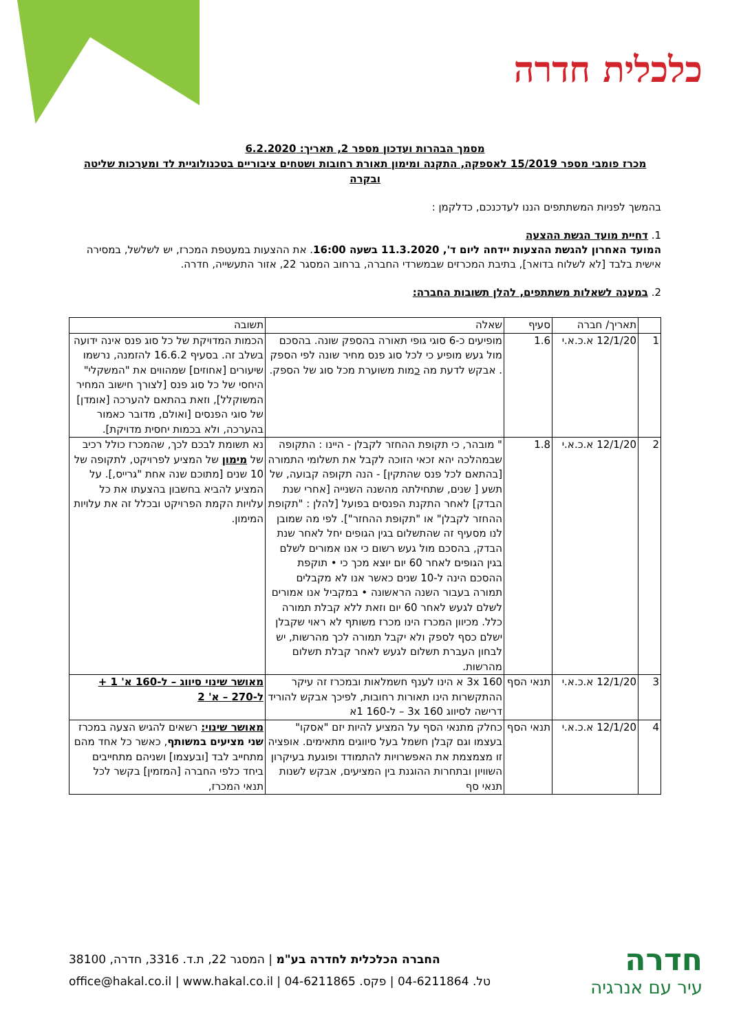כלכלית חדרה
מסמך הבהרות ועדכון מספר 2, תאריך: 6.2.2020
מכרז פומבי מספר 15/2019 לאספקה, התקנה ומימון תאורת רחובות ושטחים ציבוריים בטכנולוגיית לד ומערכות שליטה ובקרה
בהמשך לפניות המשתתפים הננו לעדכנכם, כדלקמן :
1. דחיית מועד הגשת ההצעה
המועד האחרון להגשת ההצעות יידחה ליום ד', 11.3.2020 בשעה 16:00. את ההצעות במעטפת המכרז, יש לשלשל, במסירה אישית בלבד [לא לשלוח בדואר], בתיבת המכרזים שבמשרדי החברה, ברחוב המסגר 22, אזור התעשייה, חדרה.
2. במענה לשאלות משתתפים, להלן תשובות החברה:
| | תאריך/ חברה | סעיף | שאלה | תשובה |
| --- | --- | --- | --- | --- |
| 1 | 12/1/20 א.כ.א.י | 1.6 | מופיעים כ-6 סוגי גופי תאורה בהספק שונה. בהסכם מול געש מופיע כי לכל סוג פנס מחיר שונה לפי הספק . אבקש לדעת מה כ מות משוערת מכל סוג של הספק. | הכמות המדויקת של כל סוג פנס אינה ידועה בשלב זה. בסעיף 16.6.2 להזמנה, נרשמו שיעורים [אחוזים] שמהווים את "המשקלי" היחסי של כל סוג פנס [לצורך חישוב המחיר המשוקלל], וזאת בהתאם להערכה [אומדן] של סוגי הפנסים [ואולם, מדובר כאמור בהערכה, ולא בכמות יחסית מדויקת]. |
| 2 | 12/1/20 א.כ.א.י | 1.8 | " מובהר, כי תקופת ההחזר לקבלן - היינו : התקופה שבמהלכה יהא זכאי הזוכה לקבל את תשלומי התמורה [בהתאם לכל פנס שהתקין] - הנה תקופה קבועה, של תשע [ שנים, שתחילתה מהשנה השנייה [אחרי שנת הבדק] לאחר התקנת הפנסים בפועל [להלן : "תקופת ההחזר לקבלן" או "תקופת ההחזר"]. לפי מה שמובן לנו מסעיף זה שהתשלום בגין הגופים יחל לאחר שנת הבדק, בהסכם מול געש רשום כי אנו אמורים לשלם בגין הגופים לאחר 60 יום יוצא מכך כי • תוקפת ההסכם הינה ל-10 שנים כאשר אנו לא מקבלים תמורה בעבור השנה הראשונה • במקביל אנו אמורים לשלם לגעש לאחר 60 יום וזאת ללא קבלת תמורה כלל. מכיוון המכרז הינו מכרז משותף לא ראוי שקבלן ישלם כסף לספק ולא יקבל תמורה לכך מהרשות, יש לבחון העברת תשלום לגעש לאחר קבלת תשלום מהרשות. | נא תשומת לבכם לכך, שהמכרז כולל רכיב של מימון של המציע לפרויקט, לתקופה של 10 שנים [מתוכם שנה אחת "גרייס,]. על המציע להביא בחשבון בהצעתו את כל עלויות הקמת הפרויקט ובכלל זה את עלויות המימון. |
| 3 | 12/1/20 א.כ.א.י | תנאי הסף | 160 3x א הינו לענף חשמלאות ובמכרז זה עיקר ההתקשרות הינו תאורות רחובות, לפיכך אבקש להוריד דרישה לסיווג 160 3x – ל-160 1א | מאושר שינוי סיווג – ל-160 א' 1 + ל-270 – א' 2 |
| 4 | 12/1/20 א.כ.א.י | תנאי הסף | כחלק מתנאי הסף על המציע להיות יזם "אסקו" בעצמו וגם קבלן חשמל בעל סיווגים מתאימים. אופציה זו מצמצמת את האפשרויות להתמודד ופוגעת בעיקרון השוויון ובתחרות ההוגנת בין המציעים, אבקש לשנות תנאי סף | מאושר שינוי: רשאים להגיש הצעה במכרז שני מציעים במשותף , כאשר כל אחד מהם מתחייב לבד [ובעצמו] ושניהם מתחייבים ביחד כלפי החברה [המזמין] בקשר לכל תנאי המכרז, |
חדרה
עיר עם אנרגיה
החברה הכלכלית לחדרה בע"מ | המסגר 22, ת.ד. 3316, חדרה, 38100
טל. 04-6211864 | פקס. 04-6211865 | office@hakal.co.il | www.hakal.co.il